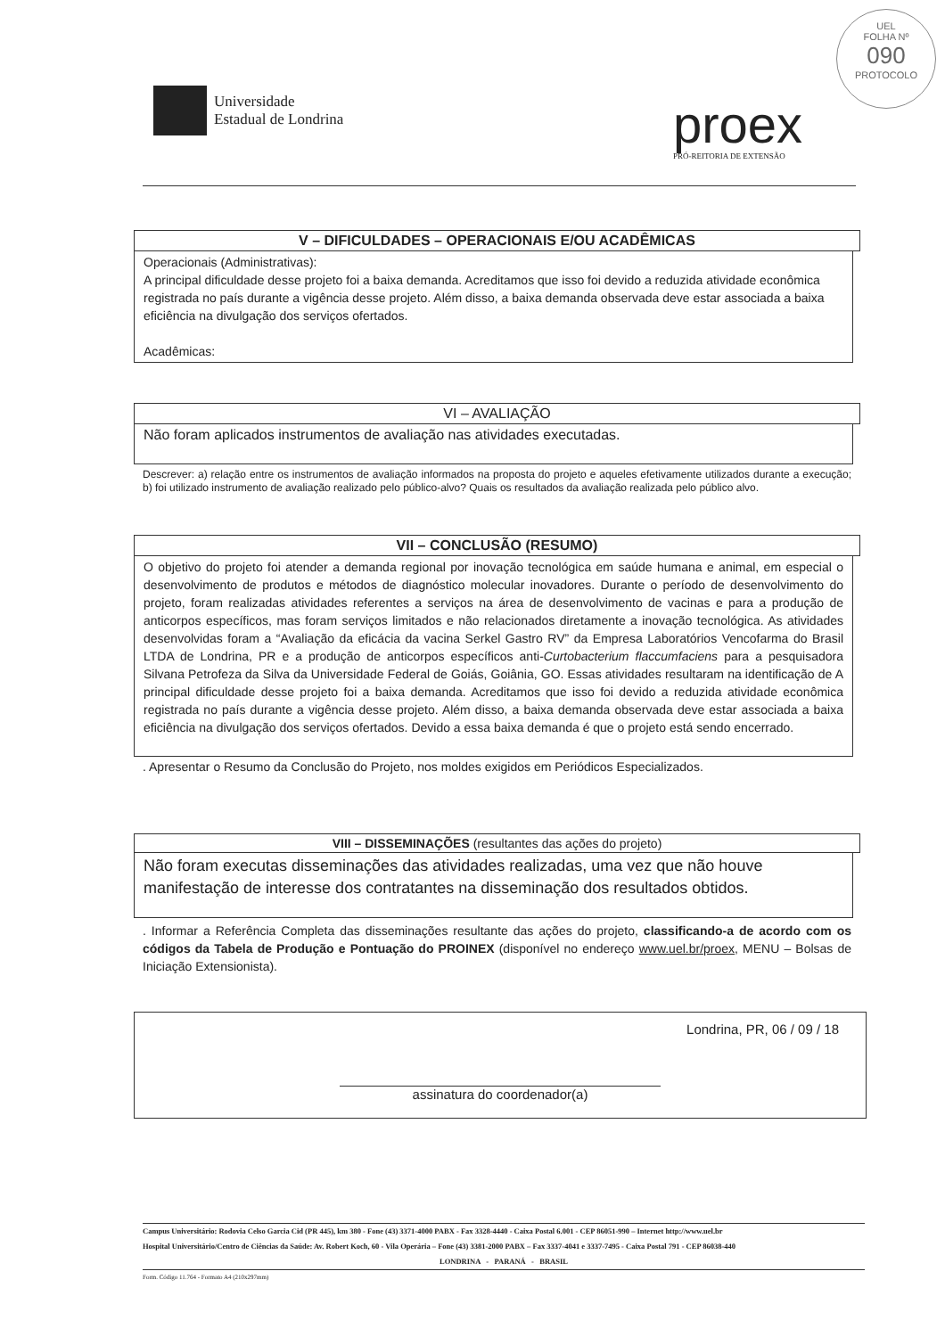Universidade
Estadual de Londrina
proex
PRÓ-REITORIA DE EXTENSÃO
UEL
FOLHA Nº
090
PROTOCOLO
V – DIFICULDADES – OPERACIONAIS E/OU ACADÊMICAS
Operacionais (Administrativas):
A principal dificuldade desse projeto foi a baixa demanda. Acreditamos que isso foi devido a reduzida atividade econômica registrada no país durante a vigência desse projeto. Além disso, a baixa demanda observada deve estar associada a baixa eficiência na divulgação dos serviços ofertados.
Acadêmicas:
VI – AVALIAÇÃO
Não foram aplicados instrumentos de avaliação nas atividades executadas.
Descrever: a) relação entre os instrumentos de avaliação informados na proposta do projeto e aqueles efetivamente utilizados durante a execução; b) foi utilizado instrumento de avaliação realizado pelo público-alvo? Quais os resultados da avaliação realizada pelo público alvo.
VII – CONCLUSÃO (RESUMO)
O objetivo do projeto foi atender a demanda regional por inovação tecnológica em saúde humana e animal, em especial o desenvolvimento de produtos e métodos de diagnóstico molecular inovadores. Durante o período de desenvolvimento do projeto, foram realizadas atividades referentes a serviços na área de desenvolvimento de vacinas e para a produção de anticorpos específicos, mas foram serviços limitados e não relacionados diretamente a inovação tecnológica. As atividades desenvolvidas foram a “Avaliação da eficácia da vacina Serkel Gastro RV” da Empresa Laboratórios Vencofarma do Brasil LTDA de Londrina, PR e a produção de anticorpos específicos anti-Curtobacterium flaccumfaciens para a pesquisadora Silvana Petrofeza da Silva da Universidade Federal de Goiás, Goiânia, GO. Essas atividades resultaram na identificação de A principal dificuldade desse projeto foi a baixa demanda. Acreditamos que isso foi devido a reduzida atividade econômica registrada no país durante a vigência desse projeto. Além disso, a baixa demanda observada deve estar associada a baixa eficiência na divulgação dos serviços ofertados. Devido a essa baixa demanda é que o projeto está sendo encerrado.
. Apresentar o Resumo da Conclusão do Projeto, nos moldes exigidos em Periódicos Especializados.
VIII – DISSEMINAÇÕES (resultantes das ações do projeto)
Não foram executas disseminações das atividades realizadas, uma vez que não houve manifestação de interesse dos contratantes na disseminação dos resultados obtidos.
. Informar a Referência Completa das disseminações resultante das ações do projeto, classificando-a de acordo com os códigos da Tabela de Produção e Pontuação do PROINEX (disponível no endereço www.uel.br/proex, MENU – Bolsas de Iniciação Extensionista).
Londrina, PR, 06 / 09 / 18
assinatura do coordenador(a)
Campus Universitário: Rodovia Celso Garcia Cid (PR 445), km 380 - Fone (43) 3371-4000 PABX - Fax 3328-4440 - Caixa Postal 6.001 - CEP 86051-990 – Internet http://www.uel.br
Hospital Universitário/Centro de Ciências da Saúde: Av. Robert Koch, 60 - Vila Operária – Fone (43) 3381-2000 PABX – Fax 3337-4041 e 3337-7495 - Caixa Postal 791 - CEP 86038-440
LONDRINA - PARANÁ - BRASIL
Form. Código 11.764 - Formato A4 (210x297mm)